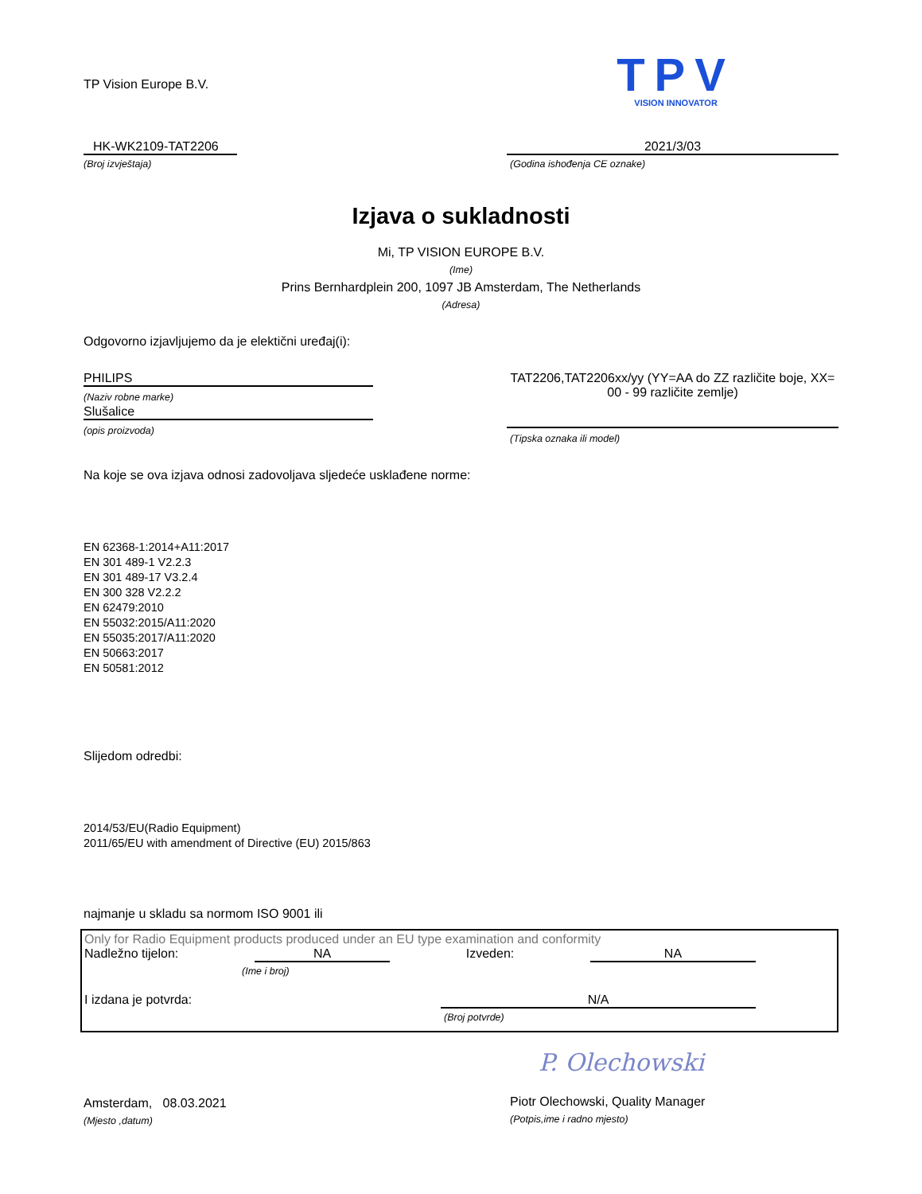TP Vision Europe B.V.
TPV
VISION INNOVATOR
HK-WK2109-TAT2206
(Broj izvještaja)
2021/3/03
(Godina ishođenja CE oznake)
Izjava o sukladnosti
Mi, TP VISION EUROPE B.V.
(Ime)
Prins Bernhardplein 200, 1097 JB Amsterdam, The Netherlands
(Adresa)
Odgovorno izjavljujemo da je elektični uređaj(i):
PHILIPS
(Naziv robne marke)
Slušalice
(opis proizvoda)
TAT2206,TAT2206xx/yy (YY=AA do ZZ različite boje, XX= 00 - 99 različite zemlje)
(Tipska oznaka ili model)
Na koje se ova izjava odnosi zadovoljava sljedeće usklađene norme:
EN 62368-1:2014+A11:2017
EN 301 489-1 V2.2.3
EN 301 489-17 V3.2.4
EN 300 328 V2.2.2
EN 62479:2010
EN 55032:2015/A11:2020
EN 55035:2017/A11:2020
EN 50663:2017
EN 50581:2012
Slijedom odredbi:
2014/53/EU(Radio Equipment)
2011/65/EU with amendment of Directive (EU) 2015/863
najmanje u skladu sa normom ISO 9001 ili
Only for Radio Equipment products produced under an EU type examination and conformity
Nadležno tijelon: NA Izveden: NA
(Ime i broj)
I izdana je potvrda: N/A
(Broj potvrde)
Amsterdam, 08.03.2021
(Mjesto ,datum)
P. Olechowski
Piotr Olechowski, Quality Manager
(Potpis,ime i radno mjesto)